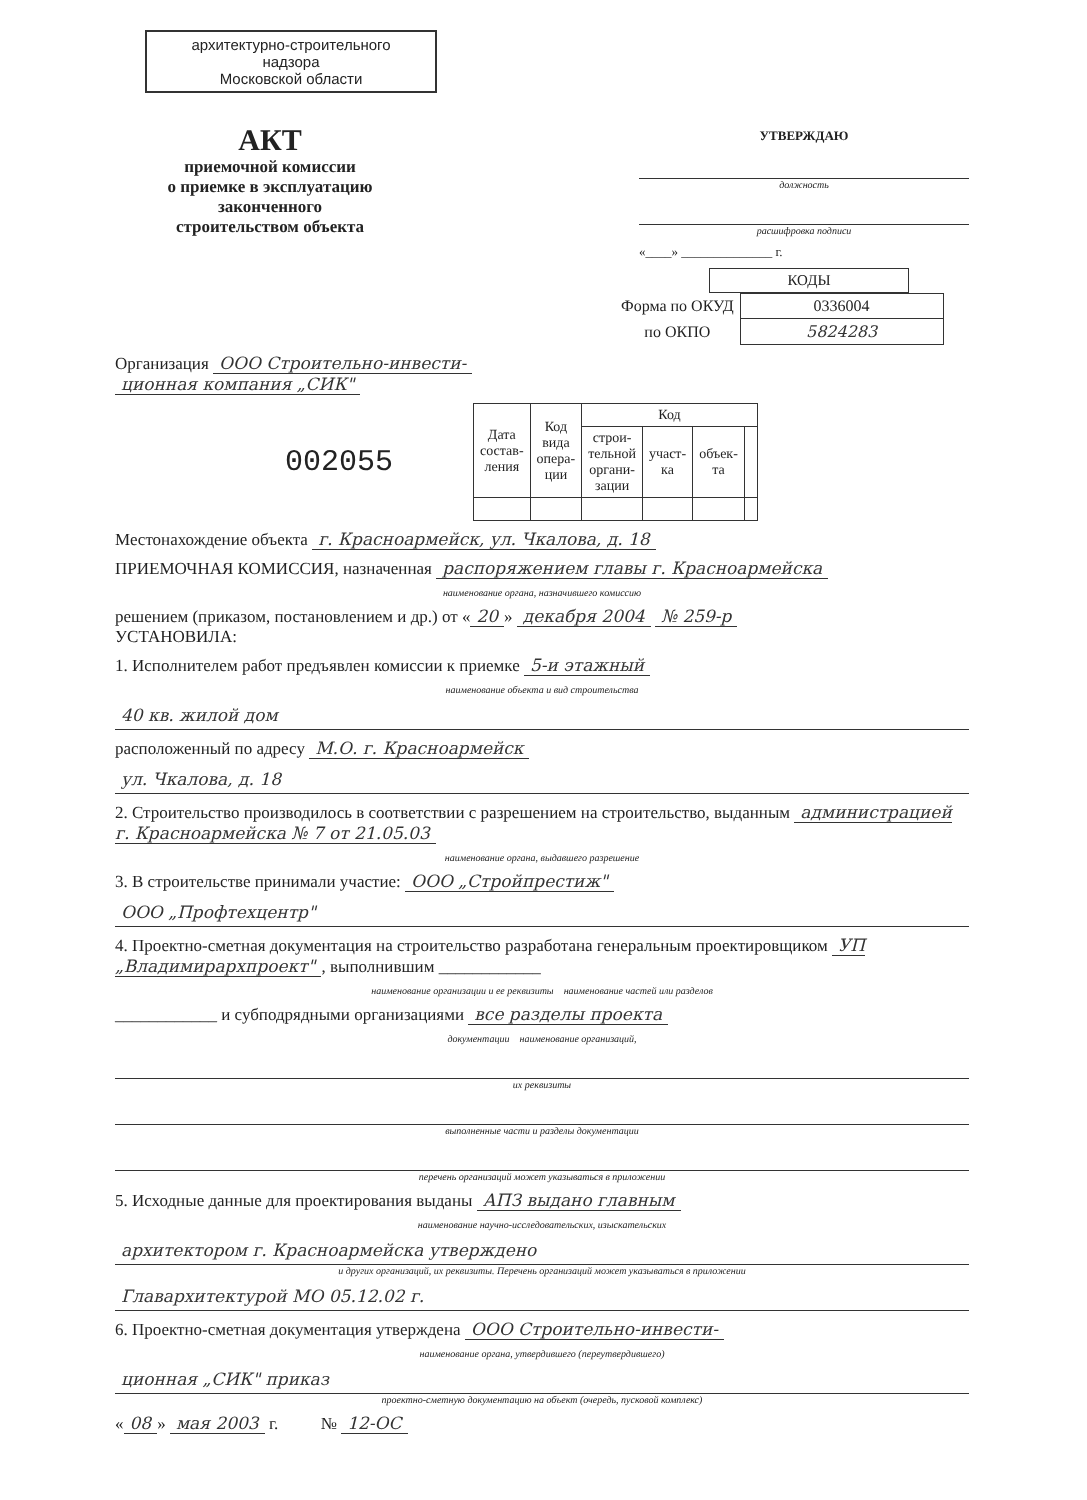архитектурно-строительного
надзора
Московской области
АКТ
приемочной комиссии
о приемке в эксплуатацию
законченного
строительством объекта
УТВЕРЖДАЮ
должность
расшифровка подписи
«____» ______________ г.
| КОДЫ |
| Форма по ОКУД | 0336004 |
| по ОКПО | 5824283 |
Организация ООО Строительно-инвести-
ционная компания „СИК"
002055
| Дата состав- ления | Код вида опера- ции | Код | | | |
| --- | --- | --- | --- | --- | --- |
| | | строи- тельной органи- зации | участ- ка | объек- та | |
Местонахождение объекта г. Красноармейск, ул. Чкалова, д. 18
ПРИЕМОЧНАЯ КОМИССИЯ, назначенная распоряжением главы г. Красноармейска
наименование органа, назначившего комиссию
решением (приказом, постановлением и др.) от « 20 » декабря 2004 № 259-р
УСТАНОВИЛА:
1. Исполнителем работ предъявлен комиссии к приемке 5-и этажный
наименование объекта и вид строительства
40 кв. жилой дом
расположенный по адресу М.О. г. Красноармейск
ул. Чкалова, д. 18
2. Строительство производилось в соответствии с разрешением на строительство, выданным администрацией г. Красноармейска № 7 от 21.05.03
наименование органа, выдавшего разрешение
3. В строительстве принимали участие: ООО „Стройпрестиж"
ООО „Профтехцентр"
4. Проектно-сметная документация на строительство разработана генеральным проектировщиком УП „Владимирархпроект", выполнившим ____________
наименование организации и ее реквизиты наименование частей или разделов
____________ и субподрядными организациями все разделы проекта
документации наименование организаций,
их реквизиты
выполненные части и разделы документации
перечень организаций может указываться в приложении
5. Исходные данные для проектирования выданы АПЗ выдано главным
наименование научно-исследовательских, изыскательских
архитектором г. Красноармейска утверждено
и других организаций, их реквизиты. Перечень организаций может указываться в приложении
Главархитектурой МО 05.12.02 г.
6. Проектно-сметная документация утверждена ООО Строительно-инвести-
наименование органа, утвердившего (переутвердившего)
ционная „СИК" приказ
проектно-сметную документацию на объект (очередь, пусковой комплекс)
« 08 » мая 2003 г. № 12-ОС